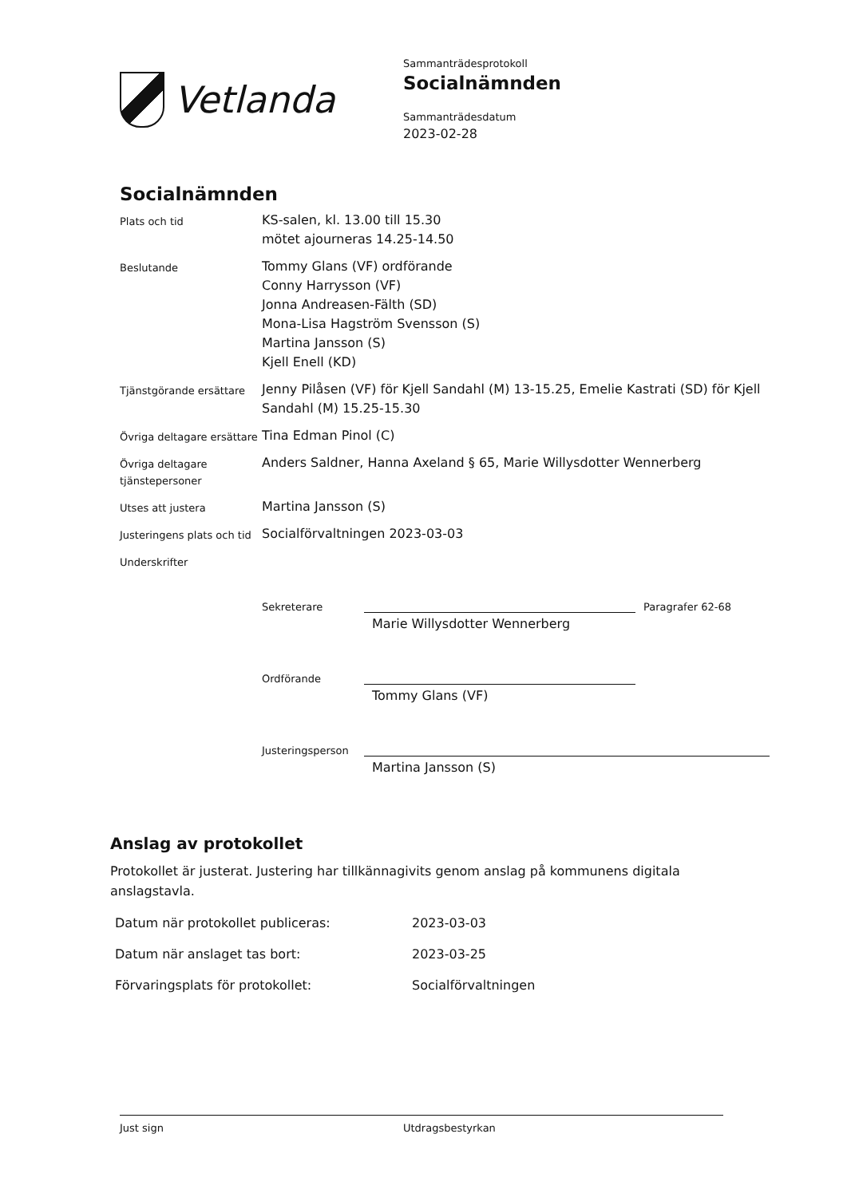Vetlanda
Sammanträdesprotokoll
Socialnämnden
Sammanträdesdatum
2023-02-28
Socialnämnden
| Plats och tid | KS-salen, kl. 13.00 till 15.30 mötet ajourneras 14.25-14.50 |
| Beslutande | Tommy Glans (VF) ordförande Conny Harrysson (VF) Jonna Andreasen-Fälth (SD) Mona-Lisa Hagström Svensson (S) Martina Jansson (S) Kjell Enell (KD) |
| Tjänstgörande ersättare | Jenny Pilåsen (VF) för Kjell Sandahl (M) 13-15.25, Emelie Kastrati (SD) för Kjell Sandahl (M) 15.25-15.30 |
| Övriga deltagare ersättare | Tina Edman Pinol (C) |
| Övriga deltagare tjänstepersoner | Anders Saldner, Hanna Axeland § 65, Marie Willysdotter Wennerberg |
| Utses att justera | Martina Jansson (S) |
| Justeringens plats och tid | Socialförvaltningen 2023-03-03 |
| Underskrifter | |
Sekreterare
Paragrafer 62-68
Marie Willysdotter Wennerberg
Ordförande
Tommy Glans (VF)
Justeringsperson
Martina Jansson (S)
Anslag av protokollet
Protokollet är justerat. Justering har tillkännagivits genom anslag på kommunens digitala anslagstavla.
| Datum när protokollet publiceras: | 2023-03-03 |
| Datum när anslaget tas bort: | 2023-03-25 |
| Förvaringsplats för protokollet: | Socialförvaltningen |
Just sign Utdragsbestyrkan